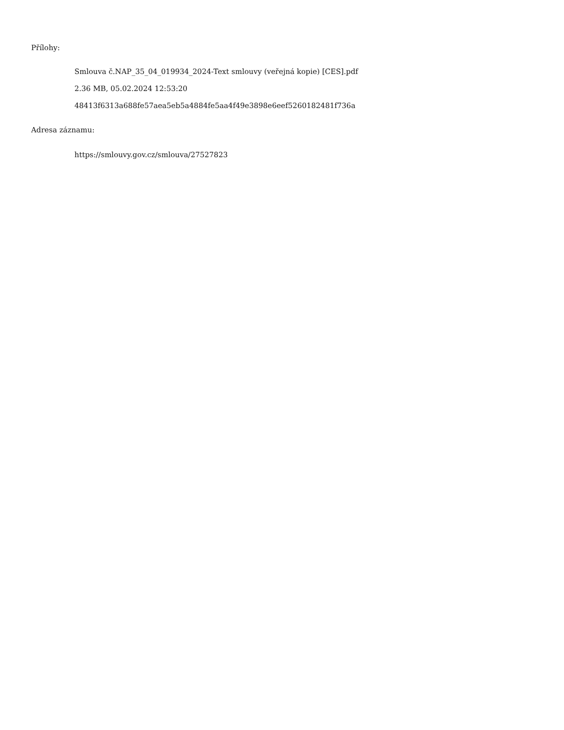Přílohy:
Smlouva č.NAP_35_04_019934_2024-Text smlouvy (veřejná kopie) [CES].pdf
2.36 MB, 05.02.2024 12:53:20
48413f6313a688fe57aea5eb5a4884fe5aa4f49e3898e6eef5260182481f736a
Adresa záznamu:
https://smlouvy.gov.cz/smlouva/27527823